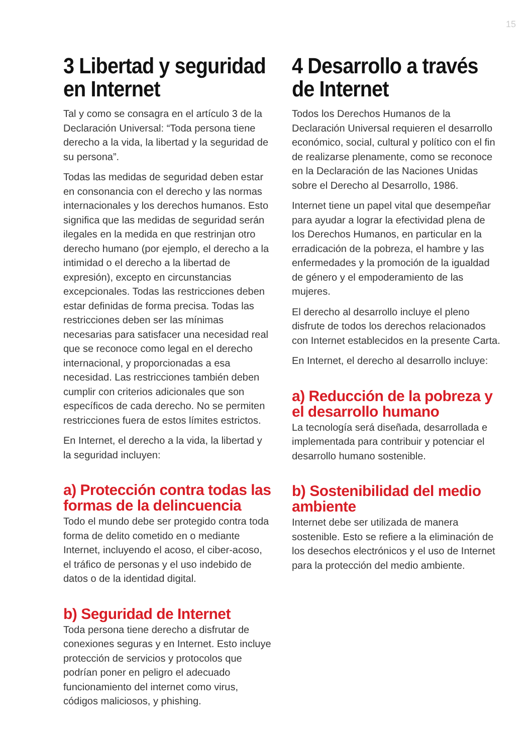15
3 Libertad y seguridad en Internet
Tal y como se consagra en el artículo 3 de la Declaración Universal: “Toda persona tiene derecho a la vida, la libertad y la seguridad de su persona”.
Todas las medidas de seguridad deben estar en consonancia con el derecho y las normas internacionales y los derechos humanos. Esto significa que las medidas de seguridad serán ilegales en la medida en que restrinjan otro derecho humano (por ejemplo, el derecho a la intimidad o el derecho a la libertad de expresión), excepto en circunstancias excepcionales. Todas las restricciones deben estar definidas de forma precisa. Todas las restricciones deben ser las mínimas necesarias para satisfacer una necesidad real que se reconoce como legal en el derecho internacional, y proporcionadas a esa necesidad. Las restricciones también deben cumplir con criterios adicionales que son específicos de cada derecho. No se permiten restricciones fuera de estos límites estrictos.
En Internet, el derecho a la vida, la libertad y la seguridad incluyen:
a) Protección contra todas las formas de la delincuencia
Todo el mundo debe ser protegido contra toda forma de delito cometido en o mediante Internet, incluyendo el acoso, el ciber-acoso, el tráfico de personas y el uso indebido de datos o de la identidad digital.
b) Seguridad de Internet
Toda persona tiene derecho a disfrutar de conexiones seguras y en Internet. Esto incluye protección de servicios y protocolos que podrían poner en peligro el adecuado funcionamiento del internet como virus, códigos maliciosos, y phishing.
4 Desarrollo a través de Internet
Todos los Derechos Humanos de la Declaración Universal requieren el desarrollo económico, social, cultural y político con el fin de realizarse plenamente, como se reconoce en la Declaración de las Naciones Unidas sobre el Derecho al Desarrollo, 1986.
Internet tiene un papel vital que desempeñar para ayudar a lograr la efectividad plena de los Derechos Humanos, en particular en la erradicación de la pobreza, el hambre y las enfermedades y la promoción de la igualdad de género y el empoderamiento de las mujeres.
El derecho al desarrollo incluye el pleno disfrute de todos los derechos relacionados con Internet establecidos en la presente Carta.
En Internet, el derecho al desarrollo incluye:
a) Reducción de la pobreza y el desarrollo humano
La tecnología será diseñada, desarrollada e implementada para contribuir y potenciar el desarrollo humano sostenible.
b) Sostenibilidad del medio ambiente
Internet debe ser utilizada de manera sostenible. Esto se refiere a la eliminación de los desechos electrónicos y el uso de Internet para la protección del medio ambiente.